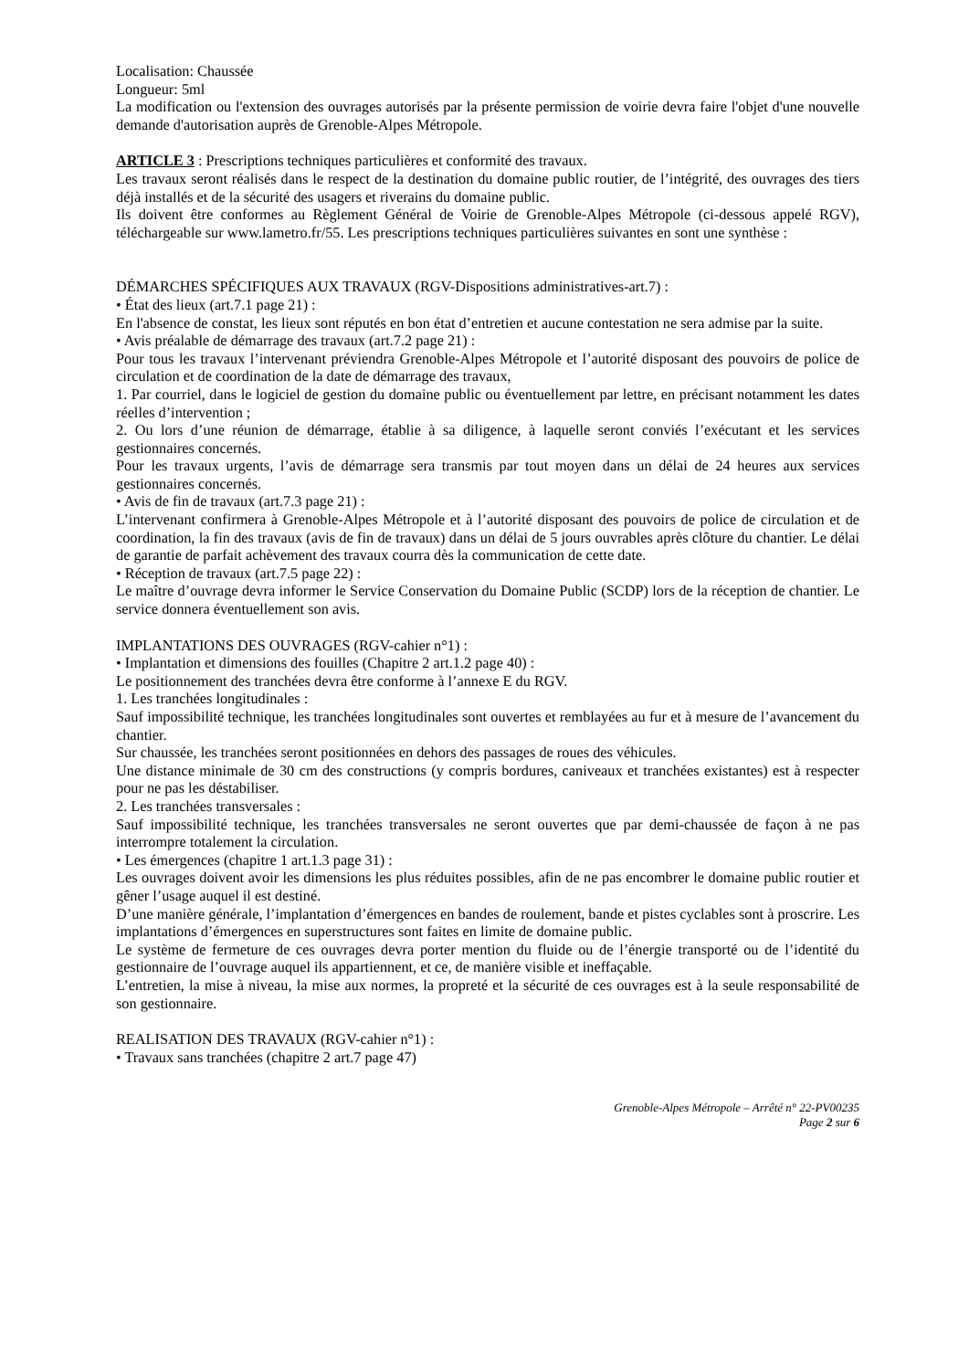Localisation: Chaussée
Longueur: 5ml
La modification ou l'extension des ouvrages autorisés par la présente permission de voirie devra faire l'objet d'une nouvelle demande d'autorisation auprès de Grenoble-Alpes Métropole.
ARTICLE 3 : Prescriptions techniques particulières et conformité des travaux.
Les travaux seront réalisés dans le respect de la destination du domaine public routier, de l’intégrité, des ouvrages des tiers déjà installés et de la sécurité des usagers et riverains du domaine public.
Ils doivent être conformes au Règlement Général de Voirie de Grenoble-Alpes Métropole (ci-dessous appelé RGV), téléchargeable sur www.lametro.fr/55. Les prescriptions techniques particulières suivantes en sont une synthèse :
DÉMARCHES SPÉCIFIQUES AUX TRAVAUX (RGV-Dispositions administratives-art.7) :
• État des lieux (art.7.1 page 21) :
En l'absence de constat, les lieux sont réputés en bon état d’entretien et aucune contestation ne sera admise par la suite.
• Avis préalable de démarrage des travaux (art.7.2 page 21) :
Pour tous les travaux l’intervenant préviendra Grenoble-Alpes Métropole et l’autorité disposant des pouvoirs de police de circulation et de coordination de la date de démarrage des travaux,
1. Par courriel, dans le logiciel de gestion du domaine public ou éventuellement par lettre, en précisant notamment les dates réelles d’intervention ;
2. Ou lors d’une réunion de démarrage, établie à sa diligence, à laquelle seront conviés l’exécutant et les services gestionnaires concernés.
Pour les travaux urgents, l’avis de démarrage sera transmis par tout moyen dans un délai de 24 heures aux services gestionnaires concernés.
• Avis de fin de travaux (art.7.3 page 21) :
L’intervenant confirmera à Grenoble-Alpes Métropole et à l’autorité disposant des pouvoirs de police de circulation et de coordination, la fin des travaux (avis de fin de travaux) dans un délai de 5 jours ouvrables après clôture du chantier. Le délai de garantie de parfait achèvement des travaux courra dès la communication de cette date.
• Réception de travaux (art.7.5 page 22) :
Le maître d’ouvrage devra informer le Service Conservation du Domaine Public (SCDP) lors de la réception de chantier. Le service donnera éventuellement son avis.
IMPLANTATIONS DES OUVRAGES (RGV-cahier n°1) :
• Implantation et dimensions des fouilles (Chapitre 2 art.1.2 page 40) :
Le positionnement des tranchées devra être conforme à l’annexe E du RGV.
1. Les tranchées longitudinales :
Sauf impossibilité technique, les tranchées longitudinales sont ouvertes et remblayées au fur et à mesure de l’avancement du chantier.
Sur chaussée, les tranchées seront positionnées en dehors des passages de roues des véhicules.
Une distance minimale de 30 cm des constructions (y compris bordures, caniveaux et tranchées existantes) est à respecter pour ne pas les déstabiliser.
2. Les tranchées transversales :
Sauf impossibilité technique, les tranchées transversales ne seront ouvertes que par demi-chaussée de façon à ne pas interrompre totalement la circulation.
• Les émergences (chapitre 1 art.1.3 page 31) :
Les ouvrages doivent avoir les dimensions les plus réduites possibles, afin de ne pas encombrer le domaine public routier et gêner l’usage auquel il est destiné.
D’une manière générale, l’implantation d’émergences en bandes de roulement, bande et pistes cyclables sont à proscrire. Les implantations d’émergences en superstructures sont faites en limite de domaine public.
Le système de fermeture de ces ouvrages devra porter mention du fluide ou de l’énergie transporté ou de l’identité du gestionnaire de l’ouvrage auquel ils appartiennent, et ce, de manière visible et ineffaçable.
L’entretien, la mise à niveau, la mise aux normes, la propreté et la sécurité de ces ouvrages est à la seule responsabilité de son gestionnaire.
REALISATION DES TRAVAUX (RGV-cahier n°1) :
• Travaux sans tranchées (chapitre 2 art.7 page 47)
Grenoble-Alpes Métropole – Arrêté n° 22-PV00235
Page 2 sur 6